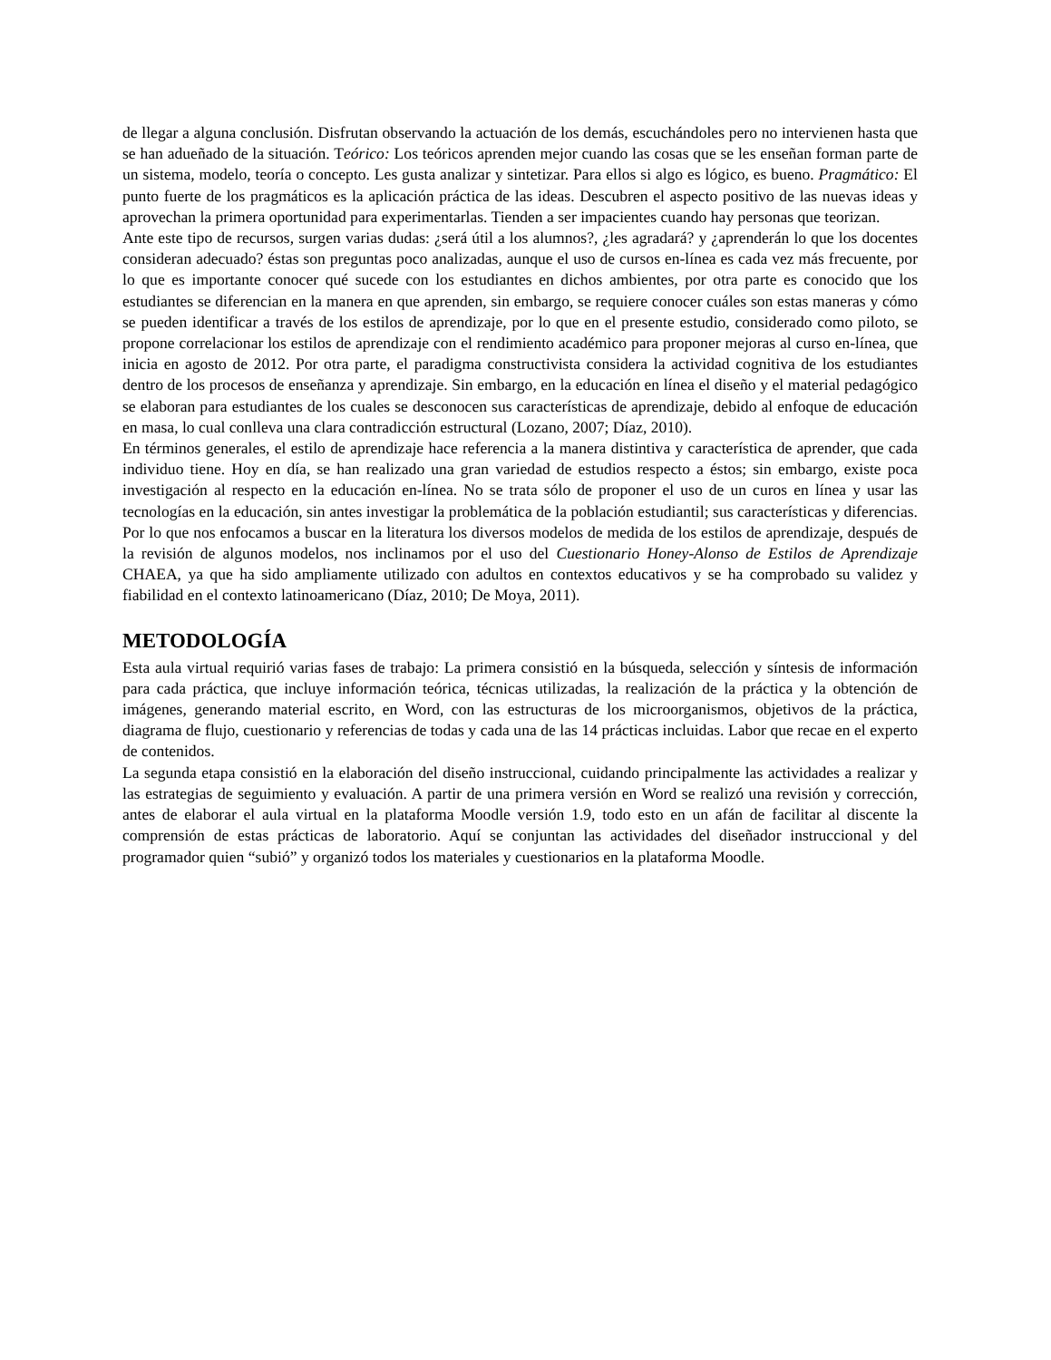de llegar a alguna conclusión. Disfrutan observando la actuación de los demás, escuchándoles pero no intervienen hasta que se han adueñado de la situación. Teórico: Los teóricos aprenden mejor cuando las cosas que se les enseñan forman parte de un sistema, modelo, teoría o concepto. Les gusta analizar y sintetizar. Para ellos si algo es lógico, es bueno. Pragmático: El punto fuerte de los pragmáticos es la aplicación práctica de las ideas. Descubren el aspecto positivo de las nuevas ideas y aprovechan la primera oportunidad para experimentarlas. Tienden a ser impacientes cuando hay personas que teorizan.
Ante este tipo de recursos, surgen varias dudas: ¿será útil a los alumnos?, ¿les agradará? y ¿aprenderán lo que los docentes consideran adecuado? éstas son preguntas poco analizadas, aunque el uso de cursos en-línea es cada vez más frecuente, por lo que es importante conocer qué sucede con los estudiantes en dichos ambientes, por otra parte es conocido que los estudiantes se diferencian en la manera en que aprenden, sin embargo, se requiere conocer cuáles son estas maneras y cómo se pueden identificar a través de los estilos de aprendizaje, por lo que en el presente estudio, considerado como piloto, se propone correlacionar los estilos de aprendizaje con el rendimiento académico para proponer mejoras al curso en-línea, que inicia en agosto de 2012. Por otra parte, el paradigma constructivista considera la actividad cognitiva de los estudiantes dentro de los procesos de enseñanza y aprendizaje. Sin embargo, en la educación en línea el diseño y el material pedagógico se elaboran para estudiantes de los cuales se desconocen sus características de aprendizaje, debido al enfoque de educación en masa, lo cual conlleva una clara contradicción estructural (Lozano, 2007; Díaz, 2010).
En términos generales, el estilo de aprendizaje hace referencia a la manera distintiva y característica de aprender, que cada individuo tiene. Hoy en día, se han realizado una gran variedad de estudios respecto a éstos; sin embargo, existe poca investigación al respecto en la educación en-línea. No se trata sólo de proponer el uso de un curos en línea y usar las tecnologías en la educación, sin antes investigar la problemática de la población estudiantil; sus características y diferencias. Por lo que nos enfocamos a buscar en la literatura los diversos modelos de medida de los estilos de aprendizaje, después de la revisión de algunos modelos, nos inclinamos por el uso del Cuestionario Honey-Alonso de Estilos de Aprendizaje CHAEA, ya que ha sido ampliamente utilizado con adultos en contextos educativos y se ha comprobado su validez y fiabilidad en el contexto latinoamericano (Díaz, 2010; De Moya, 2011).
METODOLOGÍA
Esta aula virtual requirió varias fases de trabajo: La primera consistió en la búsqueda, selección y síntesis de información para cada práctica, que incluye información teórica, técnicas utilizadas, la realización de la práctica y la obtención de imágenes, generando material escrito, en Word, con las estructuras de los microorganismos, objetivos de la práctica, diagrama de flujo, cuestionario y referencias de todas y cada una de las 14 prácticas incluidas. Labor que recae en el experto de contenidos.
La segunda etapa consistió en la elaboración del diseño instruccional, cuidando principalmente las actividades a realizar y las estrategias de seguimiento y evaluación. A partir de una primera versión en Word se realizó una revisión y corrección, antes de elaborar el aula virtual en la plataforma Moodle versión 1.9, todo esto en un afán de facilitar al discente la comprensión de estas prácticas de laboratorio. Aquí se conjuntan las actividades del diseñador instruccional y del programador quien “subió” y organizó todos los materiales y cuestionarios en la plataforma Moodle.